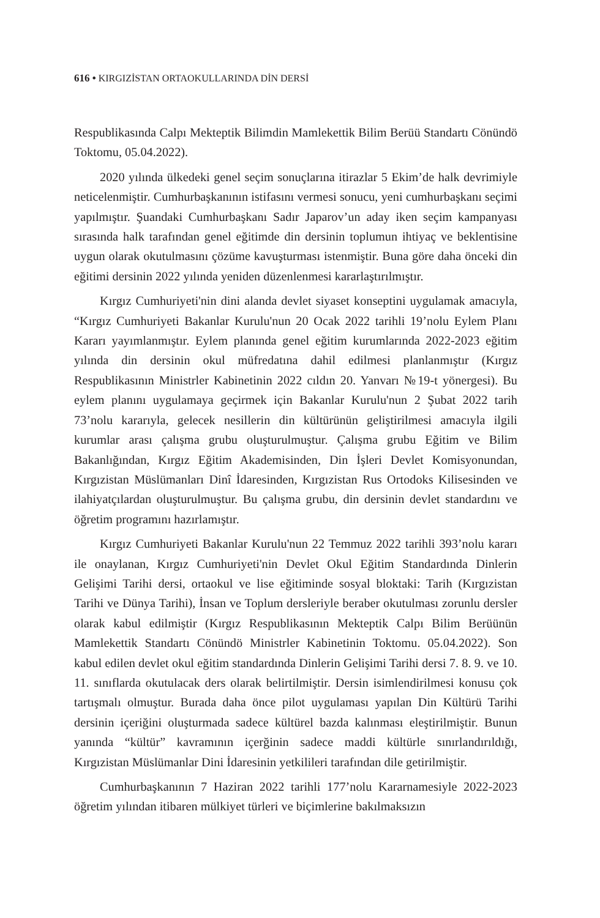616 • KIRGIZİSTAN ORTAOKULLARINDA DİN DERSİ
Respublikasında Calpı Mekteptik Bilimdin Mamlekettik Bilim Berüü Standartı Cönündö Toktomu, 05.04.2022).
2020 yılında ülkedeki genel seçim sonuçlarına itirazlar 5 Ekim’de halk devrimiyle neticelenmiştir. Cumhurbaşkanının istifasını vermesi sonucu, yeni cumhurbaşkanı seçimi yapılmıştır. Şuandaki Cumhurbaşkanı Sadır Japarov’un aday iken seçim kampanyası sırasında halk tarafından genel eğitimde din dersinin toplumun ihtiyaç ve beklentisine uygun olarak okutulmasını çözüme kavuşturması istenmiştir. Buna göre daha önceki din eğitimi dersinin 2022 yılında yeniden düzenlenmesi kararlaştırılmıştır.
Kırgız Cumhuriyeti'nin dini alanda devlet siyaset konseptini uygulamak amacıyla, “Kırgız Cumhuriyeti Bakanlar Kurulu'nun 20 Ocak 2022 tarihli 19’nolu Eylem Planı Kararı yayımlanmıştır. Eylem planında genel eğitim kurumlarında 2022-2023 eğitim yılında din dersinin okul müfredatına dahil edilmesi planlanmıştır (Kırgız Respublikasının Ministrler Kabinetinin 2022 cıldın 20. Yanvarı №19-t yönergesi). Bu eylem planını uygulamaya geçirmek için Bakanlar Kurulu'nun 2 Şubat 2022 tarih 73’nolu kararıyla, gelecek nesillerin din kültürünün geliştirilmesi amacıyla ilgili kurumlar arası çalışma grubu oluşturulmuştur. Çalışma grubu Eğitim ve Bilim Bakanlığından, Kırgız Eğitim Akademisinden, Din İşleri Devlet Komisyonundan, Kırgızistan Müslümanları Dinî İdaresinden, Kırgızistan Rus Ortodoks Kilisesinden ve ilahiyatçılardan oluşturulmuştur. Bu çalışma grubu, din dersinin devlet standardını ve öğretim programını hazırlamıştır.
Kırgız Cumhuriyeti Bakanlar Kurulu'nun 22 Temmuz 2022 tarihli 393’nolu kararı ile onaylanan, Kırgız Cumhuriyeti'nin Devlet Okul Eğitim Standardında Dinlerin Gelişimi Tarihi dersi, ortaokul ve lise eğitiminde sosyal bloktaki: Tarih (Kırgızistan Tarihi ve Dünya Tarihi), İnsan ve Toplum dersleriyle beraber okutulması zorunlu dersler olarak kabul edilmiştir (Kırgız Respublikasının Mekteptik Calpı Bilim Berüünün Mamlekettik Standartı Cönündö Ministrler Kabinetinin Toktomu. 05.04.2022). Son kabul edilen devlet okul eğitim standardında Dinlerin Gelişimi Tarihi dersi 7. 8. 9. ve 10. 11. sınıflarda okutulacak ders olarak belirtilmiştir. Dersin isimlendirilmesi konusu çok tartışmalı olmuştur. Burada daha önce pilot uygulaması yapılan Din Kültürü Tarihi dersinin içeriğini oluşturmada sadece kültürel bazda kalınması eleştirilmiştir. Bunun yanında “kültür” kavramının içerğinin sadece maddi kültürle sınırlandırıldığı, Kırgızistan Müslümanlar Dini İdaresinin yetkilileri tarafından dile getirilmiştir.
Cumhurbaşkanının 7 Haziran 2022 tarihli 177’nolu Kararnamesiyle 2022-2023 öğretim yılından itibaren mülkiyet türleri ve biçimlerine bakılmaksızın